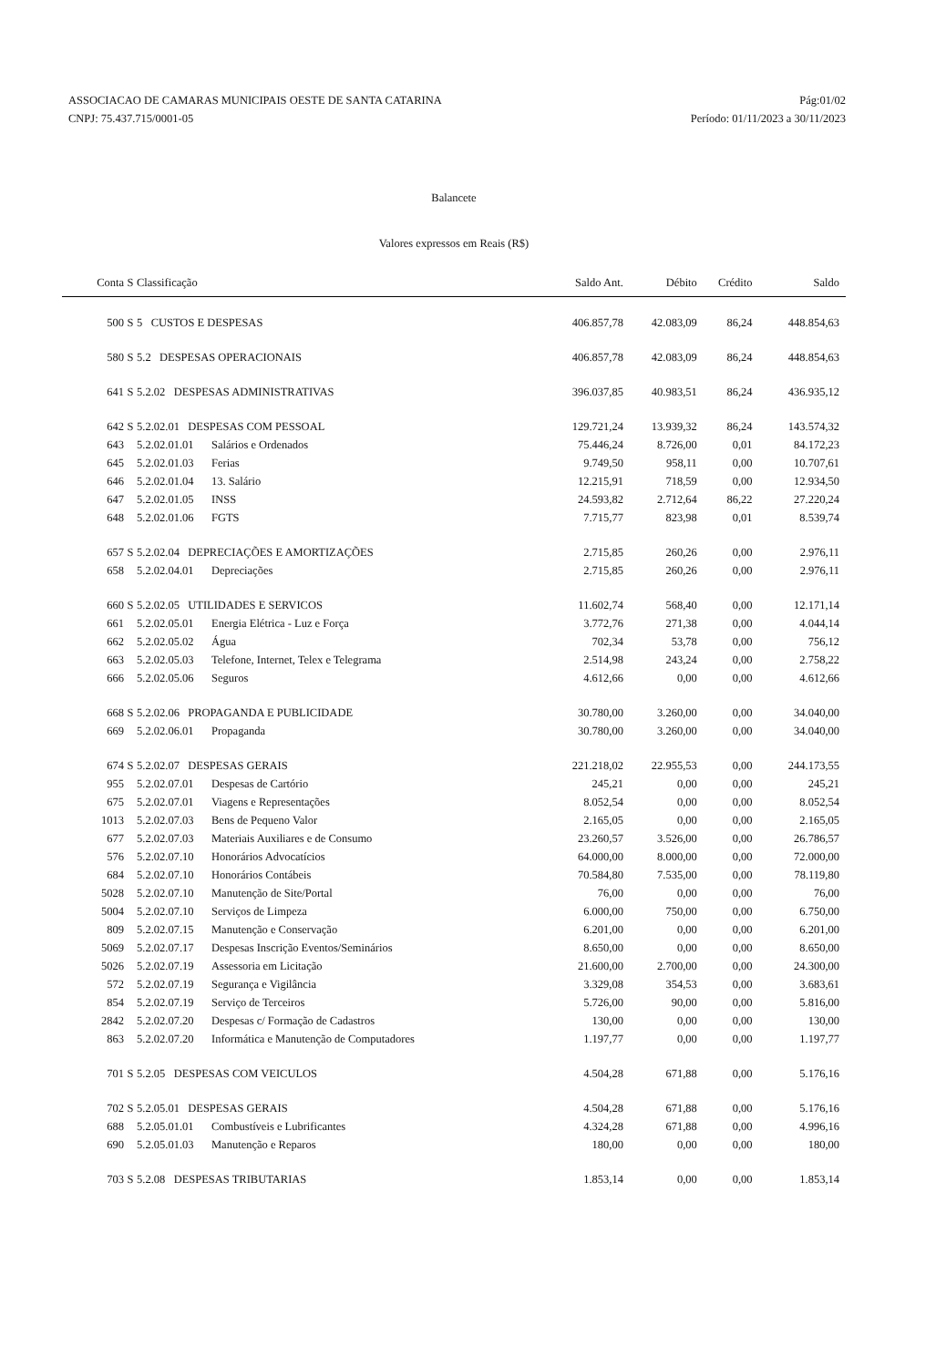ASSOCIACAO DE CAMARAS MUNICIPAIS OESTE DE SANTA CATARINA Pág:01/02
CNPJ: 75.437.715/0001-05 Período: 01/11/2023 a 30/11/2023
Balancete
Valores expressos em Reais (R$)
| Conta | S | Classificação | | Saldo Ant. | Débito | Crédito | Saldo |
| --- | --- | --- | --- | --- | --- | --- | --- |
| 500 | S | 5 CUSTOS E DESPESAS | | 406.857,78 | 42.083,09 | 86,24 | 448.854,63 |
| 580 | S | 5.2 DESPESAS OPERACIONAIS | | 406.857,78 | 42.083,09 | 86,24 | 448.854,63 |
| 641 | S | 5.2.02 DESPESAS ADMINISTRATIVAS | | 396.037,85 | 40.983,51 | 86,24 | 436.935,12 |
| 642 | S | 5.2.02.01 DESPESAS COM PESSOAL | | 129.721,24 | 13.939,32 | 86,24 | 143.574,32 |
| 643 | | 5.2.02.01.01 | Salários e Ordenados | 75.446,24 | 8.726,00 | 0,01 | 84.172,23 |
| 645 | | 5.2.02.01.03 | Ferias | 9.749,50 | 958,11 | 0,00 | 10.707,61 |
| 646 | | 5.2.02.01.04 | 13. Salário | 12.215,91 | 718,59 | 0,00 | 12.934,50 |
| 647 | | 5.2.02.01.05 | INSS | 24.593,82 | 2.712,64 | 86,22 | 27.220,24 |
| 648 | | 5.2.02.01.06 | FGTS | 7.715,77 | 823,98 | 0,01 | 8.539,74 |
| 657 | S | 5.2.02.04 DEPRECIAÇÕES E AMORTIZAÇÕES | | 2.715,85 | 260,26 | 0,00 | 2.976,11 |
| 658 | | 5.2.02.04.01 | Depreciações | 2.715,85 | 260,26 | 0,00 | 2.976,11 |
| 660 | S | 5.2.02.05 UTILIDADES E SERVICOS | | 11.602,74 | 568,40 | 0,00 | 12.171,14 |
| 661 | | 5.2.02.05.01 | Energia Elétrica - Luz e Força | 3.772,76 | 271,38 | 0,00 | 4.044,14 |
| 662 | | 5.2.02.05.02 | Água | 702,34 | 53,78 | 0,00 | 756,12 |
| 663 | | 5.2.02.05.03 | Telefone, Internet, Telex e Telegrama | 2.514,98 | 243,24 | 0,00 | 2.758,22 |
| 666 | | 5.2.02.05.06 | Seguros | 4.612,66 | 0,00 | 0,00 | 4.612,66 |
| 668 | S | 5.2.02.06 PROPAGANDA E PUBLICIDADE | | 30.780,00 | 3.260,00 | 0,00 | 34.040,00 |
| 669 | | 5.2.02.06.01 | Propaganda | 30.780,00 | 3.260,00 | 0,00 | 34.040,00 |
| 674 | S | 5.2.02.07 DESPESAS GERAIS | | 221.218,02 | 22.955,53 | 0,00 | 244.173,55 |
| 955 | | 5.2.02.07.01 | Despesas de Cartório | 245,21 | 0,00 | 0,00 | 245,21 |
| 675 | | 5.2.02.07.01 | Viagens e Representações | 8.052,54 | 0,00 | 0,00 | 8.052,54 |
| 1013 | | 5.2.02.07.03 | Bens de Pequeno Valor | 2.165,05 | 0,00 | 0,00 | 2.165,05 |
| 677 | | 5.2.02.07.03 | Materiais Auxiliares e de Consumo | 23.260,57 | 3.526,00 | 0,00 | 26.786,57 |
| 576 | | 5.2.02.07.10 | Honorários Advocatícios | 64.000,00 | 8.000,00 | 0,00 | 72.000,00 |
| 684 | | 5.2.02.07.10 | Honorários Contábeis | 70.584,80 | 7.535,00 | 0,00 | 78.119,80 |
| 5028 | | 5.2.02.07.10 | Manutenção de Site/Portal | 76,00 | 0,00 | 0,00 | 76,00 |
| 5004 | | 5.2.02.07.10 | Serviços de Limpeza | 6.000,00 | 750,00 | 0,00 | 6.750,00 |
| 809 | | 5.2.02.07.15 | Manutenção e Conservação | 6.201,00 | 0,00 | 0,00 | 6.201,00 |
| 5069 | | 5.2.02.07.17 | Despesas Inscrição Eventos/Seminários | 8.650,00 | 0,00 | 0,00 | 8.650,00 |
| 5026 | | 5.2.02.07.19 | Assessoria em Licitação | 21.600,00 | 2.700,00 | 0,00 | 24.300,00 |
| 572 | | 5.2.02.07.19 | Segurança e Vigilância | 3.329,08 | 354,53 | 0,00 | 3.683,61 |
| 854 | | 5.2.02.07.19 | Serviço de Terceiros | 5.726,00 | 90,00 | 0,00 | 5.816,00 |
| 2842 | | 5.2.02.07.20 | Despesas c/ Formação de Cadastros | 130,00 | 0,00 | 0,00 | 130,00 |
| 863 | | 5.2.02.07.20 | Informática e Manutenção de Computadores | 1.197,77 | 0,00 | 0,00 | 1.197,77 |
| 701 | S | 5.2.05 DESPESAS COM VEICULOS | | 4.504,28 | 671,88 | 0,00 | 5.176,16 |
| 702 | S | 5.2.05.01 DESPESAS GERAIS | | 4.504,28 | 671,88 | 0,00 | 5.176,16 |
| 688 | | 5.2.05.01.01 | Combustíveis e Lubrificantes | 4.324,28 | 671,88 | 0,00 | 4.996,16 |
| 690 | | 5.2.05.01.03 | Manutenção e Reparos | 180,00 | 0,00 | 0,00 | 180,00 |
| 703 | S | 5.2.08 DESPESAS TRIBUTARIAS | | 1.853,14 | 0,00 | 0,00 | 1.853,14 |